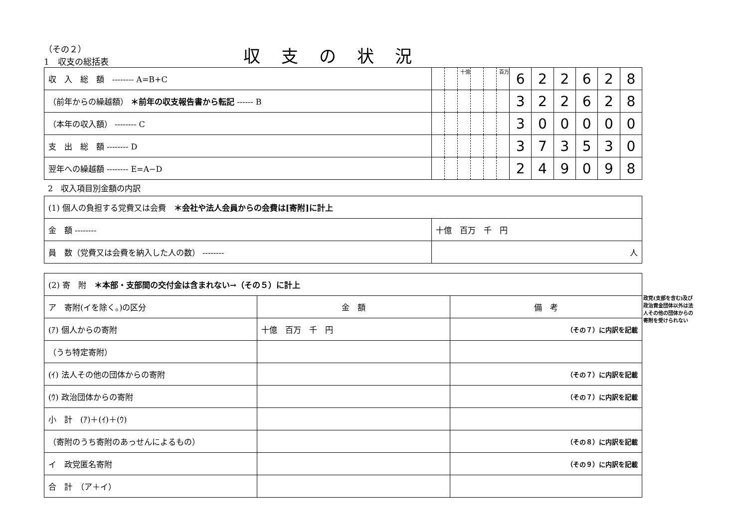（その２）
1　収支の総括表
収支の状況
| 収 入 総 額 -------- A=B+C | | | 十億 | | | 百万 | 6 | 2 | 2 | 6 | 2 | 8 |
| （前年からの繰越額） ＊前年の収支報告書から転記 ------ B | | | | | | | 3 | 2 | 2 | 6 | 2 | 8 |
| （本年の収入額） -------- C | | | | | | | 3 | 0 | 0 | 0 | 0 | 0 |
| 支 出 総 額 -------- D | | | | | | | 3 | 7 | 3 | 5 | 3 | 0 |
| 翌年への繰越額 -------- E=A−D | | | | | | | 2 | 4 | 9 | 0 | 9 | 8 |
2　収入項目別金額の内訳
| (1) 個人の負担する党費又は会費 ＊会社や法人会員からの会費は[寄附]に計上 | |
| 金 額 -------- | 十億 百万 千 円 |
| 員 数（党費又は会費を納入した人の数） -------- | 人 |
| (2) 寄 附 ＊本部・支部間の交付金は含まれない→（その５）に計上 | | |
| ア 寄附(イを除く。)の区分 | 金 額 | 備 考 |
| (ｱ) 個人からの寄附 | 十億 百万 千 円 | （その７）に内訳を記載 |
| （うち特定寄附） | | |
| (ｲ) 法人その他の団体からの寄附 | | （その７）に内訳を記載 |
| (ｳ) 政治団体からの寄附 | | （その７）に内訳を記載 |
| 小 計 (ｱ)＋(ｲ)＋(ｳ) | | |
| （寄附のうち寄附のあっせんによるもの） | | （その８）に内訳を記載 |
| イ 政党匿名寄附 | | （その９）に内訳を記載 |
| 合 計 （ア＋イ） | | |
政党(支部を含む)及び政治資金団体以外は法人その他の団体からの寄附を受けられない